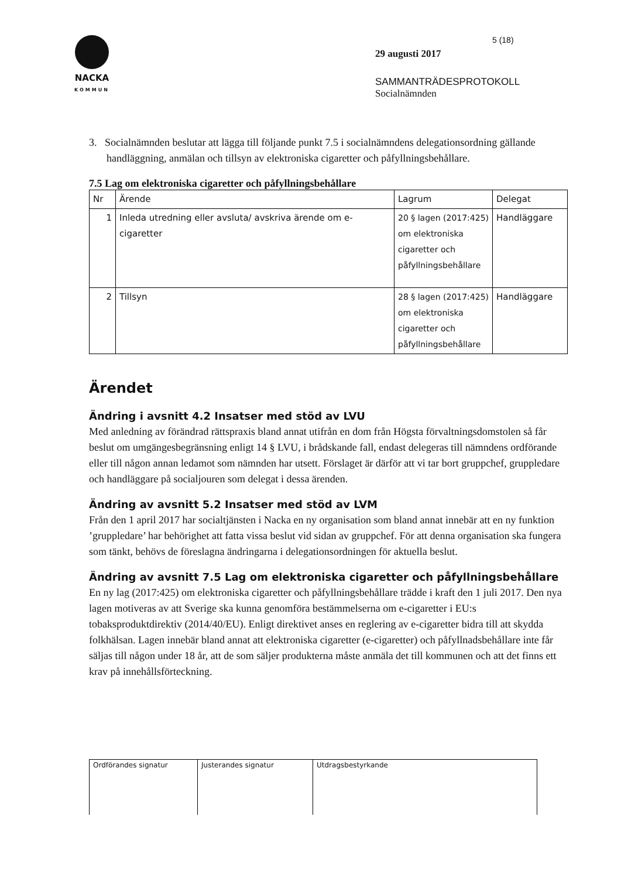NACKA
KOMMUN
5 (18)
29 augusti 2017
SAMMANTRÄDESPROTOKOLL
Socialnämnden
3. Socialnämnden beslutar att lägga till följande punkt 7.5 i socialnämndens delegationsordning gällande handläggning, anmälan och tillsyn av elektroniska cigaretter och påfyllningsbehållare.
7.5 Lag om elektroniska cigaretter och påfyllningsbehållare
| Nr | Ärende | Lagrum | Delegat |
| --- | --- | --- | --- |
| 1 | Inleda utredning eller avsluta/ avskriva ärende om e-cigaretter | 20 § lagen (2017:425) om elektroniska cigaretter och påfyllningsbehållare | Handläggare |
| 2 | Tillsyn | 28 § lagen (2017:425) om elektroniska cigaretter och påfyllningsbehållare | Handläggare |
Ärendet
Ändring i avsnitt 4.2 Insatser med stöd av LVU
Med anledning av förändrad rättspraxis bland annat utifrån en dom från Högsta förvaltningsdomstolen så får beslut om umgängesbegränsning enligt 14 § LVU, i brådskande fall, endast delegeras till nämndens ordförande eller till någon annan ledamot som nämnden har utsett. Förslaget är därför att vi tar bort gruppchef, gruppledare och handläggare på socialjouren som delegat i dessa ärenden.
Ändring av avsnitt 5.2 Insatser med stöd av LVM
Från den 1 april 2017 har socialtjänsten i Nacka en ny organisation som bland annat innebär att en ny funktion ’gruppledare’ har behörighet att fatta vissa beslut vid sidan av gruppchef. För att denna organisation ska fungera som tänkt, behövs de föreslagna ändringarna i delegationsordningen för aktuella beslut.
Ändring av avsnitt 7.5 Lag om elektroniska cigaretter och påfyllningsbehållare
En ny lag (2017:425) om elektroniska cigaretter och påfyllningsbehållare trädde i kraft den 1 juli 2017. Den nya lagen motiveras av att Sverige ska kunna genomföra bestämmelserna om e-cigaretter i EU:s tobaksproduktdirektiv (2014/40/EU). Enligt direktivet anses en reglering av e-cigaretter bidra till att skydda folkhälsan. Lagen innebär bland annat att elektroniska cigaretter (e-cigaretter) och påfyllnadsbehållare inte får säljas till någon under 18 år, att de som säljer produkterna måste anmäla det till kommunen och att det finns ett krav på innehållsförteckning.
| Ordförandes signatur | Justerandes signatur | Utdragsbestyrkande |